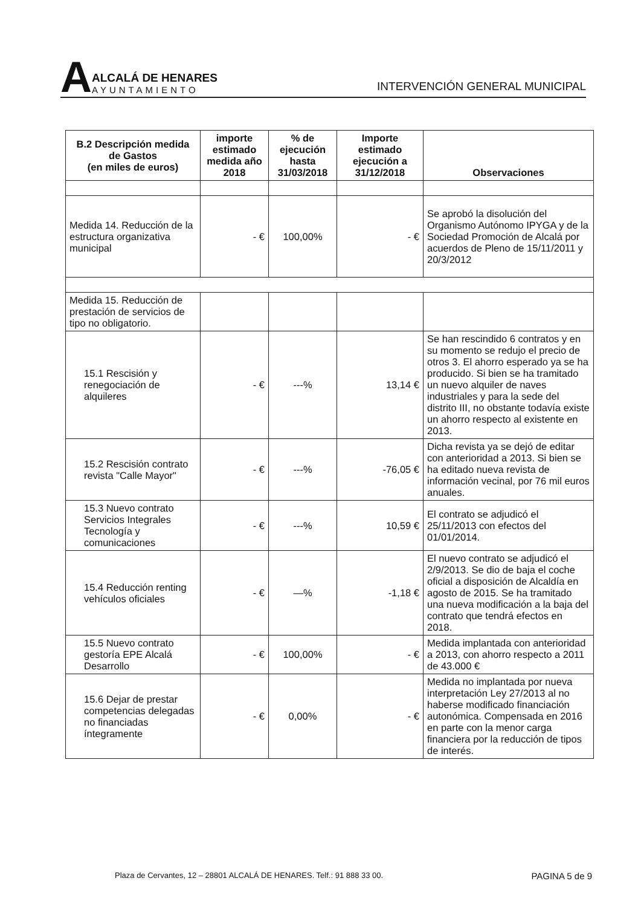A
ALCALÁ DE HENARES
AYUNTAMIENTO
INTERVENCIÓN GENERAL MUNICIPAL
| B.2 Descripción medida de Gastos (en miles de euros) | importe estimado medida año 2018 | % de ejecución hasta 31/03/2018 | Importe estimado ejecución a 31/12/2018 | Observaciones |
| --- | --- | --- | --- | --- |
| Medida 14. Reducción de la estructura organizativa municipal | - € | 100,00% | - € | Se aprobó la disolución del Organismo Autónomo IPYGA y de la Sociedad Promoción de Alcalá por acuerdos de Pleno de 15/11/2011 y 20/3/2012 |
| Medida 15. Reducción de prestación de servicios de tipo no obligatorio. | | | | |
| 15.1 Rescisión y renegociación de alquileres | - € | ---% | 13,14 € | Se han rescindido 6 contratos y en su momento se redujo el precio de otros 3. El ahorro esperado ya se ha producido. Si bien se ha tramitado un nuevo alquiler de naves industriales y para la sede del distrito III, no obstante todavía existe un ahorro respecto al existente en 2013. |
| 15.2 Rescisión contrato revista "Calle Mayor" | - € | ---% | -76,05 € | Dicha revista ya se dejó de editar con anterioridad a 2013. Si bien se ha editado nueva revista de información vecinal, por 76 mil euros anuales. |
| 15.3 Nuevo contrato Servicios Integrales Tecnología y comunicaciones | - € | ---% | 10,59 € | El contrato se adjudicó el 25/11/2013 con efectos del 01/01/2014. |
| 15.4 Reducción renting vehículos oficiales | - € | —% | -1,18 € | El nuevo contrato se adjudicó el 2/9/2013. Se dio de baja el coche oficial a disposición de Alcaldía en agosto de 2015. Se ha tramitado una nueva modificación a la baja del contrato que tendrá efectos en 2018. |
| 15.5 Nuevo contrato gestoría EPE Alcalá Desarrollo | - € | 100,00% | - € | Medida implantada con anterioridad a 2013, con ahorro respecto a 2011 de 43.000 € |
| 15.6 Dejar de prestar competencias delegadas no financiadas íntegramente | - € | 0,00% | - € | Medida no implantada por nueva interpretación Ley 27/2013 al no haberse modificado financiación autonómica. Compensada en 2016 en parte con la menor carga financiera por la reducción de tipos de interés. |
Plaza de Cervantes, 12 – 28801 ALCALÁ DE HENARES. Telf.: 91 888 33 00. PAGINA 5 de 9